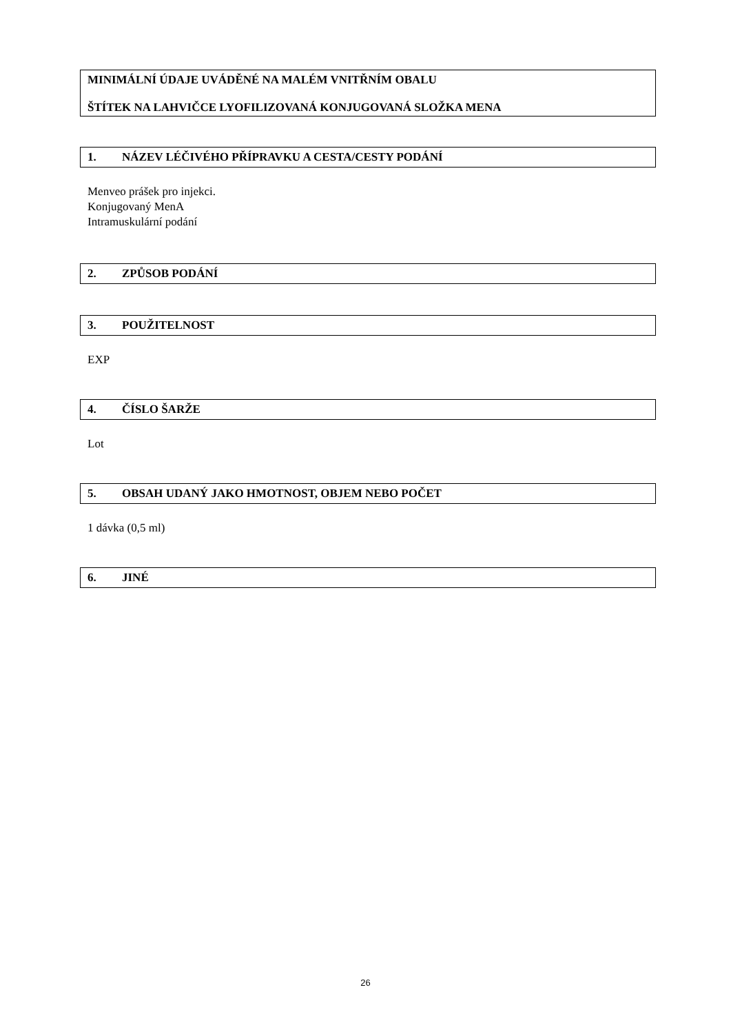MINIMÁLNÍ ÚDAJE UVÁDĚNÉ NA MALÉM VNITŘNÍM OBALU
ŠTÍTEK NA LAHVIČCE LYOFILIZOVANÁ KONJUGOVANÁ SLOŽKA MENA
1. NÁZEV LÉČIVÉHO PŘÍPRAVKU A CESTA/CESTY PODÁNÍ
Menveo prášek pro injekci.
Konjugovaný MenA
Intramuskulární podání
2. ZPŮSOB PODÁNÍ
3. POUŽITELNOST
EXP
4. ČÍSLO ŠARŽE
Lot
5. OBSAH UDANÝ JAKO HMOTNOST, OBJEM NEBO POČET
1 dávka (0,5 ml)
6. JINÉ
26